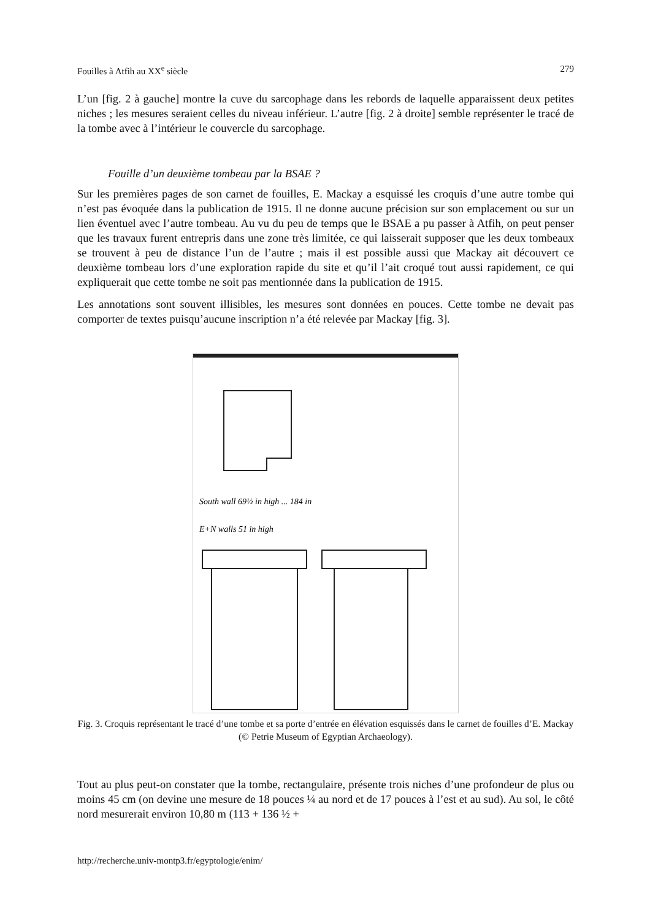Fouilles à Atfih au XX<sup>e</sup> siècle 279
L’un [fig. 2 à gauche] montre la cuve du sarcophage dans les rebords de laquelle apparaissent deux petites niches ; les mesures seraient celles du niveau inférieur. L’autre [fig. 2 à droite] semble représenter le tracé de la tombe avec à l’intérieur le couvercle du sarcophage.
Fouille d’un deuxième tombeau par la BSAE ?
Sur les premières pages de son carnet de fouilles, E. Mackay a esquissé les croquis d’une autre tombe qui n’est pas évoquée dans la publication de 1915. Il ne donne aucune précision sur son emplacement ou sur un lien éventuel avec l’autre tombeau. Au vu du peu de temps que le BSAE a pu passer à Atfih, on peut penser que les travaux furent entrepris dans une zone très limitée, ce qui laisserait supposer que les deux tombeaux se trouvent à peu de distance l’un de l’autre ; mais il est possible aussi que Mackay ait découvert ce deuxième tombeau lors d’une exploration rapide du site et qu’il l’ait croqué tout aussi rapidement, ce qui expliquerait que cette tombe ne soit pas mentionnée dans la publication de 1915.
Les annotations sont souvent illisibles, les mesures sont données en pouces. Cette tombe ne devait pas comporter de textes puisqu’aucune inscription n’a été relevée par Mackay [fig. 3].
South wall 69½ in high ... 184 in
E+N walls 51 in high
Fig. 3. Croquis représentant le tracé d’une tombe et sa porte d’entrée en élévation esquissés dans le carnet de fouilles d’E. Mackay (© Petrie Museum of Egyptian Archaeology).
Tout au plus peut-on constater que la tombe, rectangulaire, présente trois niches d’une profondeur de plus ou moins 45 cm (on devine une mesure de 18 pouces ¼ au nord et de 17 pouces à l’est et au sud). Au sol, le côté nord mesurerait environ 10,80 m (113 + 136 ½ +
http://recherche.univ-montp3.fr/egyptologie/enim/